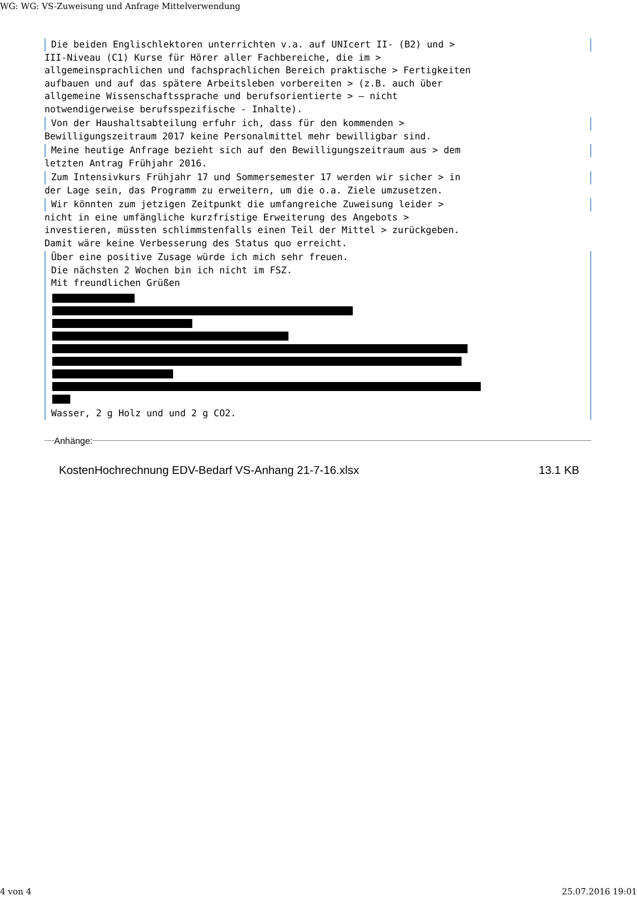WG: WG: VS-Zuweisung und Anfrage Mittelverwendung
Die beiden Englischlektoren unterrichten v.a. auf UNIcert II- (B2) und >
III-Niveau (C1) Kurse für Hörer aller Fachbereiche, die im > allgemeinsprachlichen und fachsprachlichen Bereich praktische > Fertigkeiten aufbauen und auf das spätere Arbeitsleben vorbereiten > (z.B. auch über allgemeine Wissenschaftssprache und berufsorientierte > – nicht notwendigerweise berufsspezifische - Inhalte).
Von der Haushaltsabteilung erfuhr ich, dass für den kommenden >
Bewilligungszeitraum 2017 keine Personalmittel mehr bewilligbar sind.
Meine heutige Anfrage bezieht sich auf den Bewilligungszeitraum aus > dem
letzten Antrag Frühjahr 2016.
Zum Intensivkurs Frühjahr 17 und Sommersemester 17 werden wir sicher > in
der Lage sein, das Programm zu erweitern, um die o.a. Ziele umzusetzen.
Wir könnten zum jetzigen Zeitpunkt die umfangreiche Zuweisung leider >
nicht in eine umfängliche kurzfristige Erweiterung des Angebots > investieren, müssten schlimmstenfalls einen Teil der Mittel > zurückgeben. Damit wäre keine Verbesserung des Status quo erreicht.
Über eine positive Zusage würde ich mich sehr freuen. Die nächsten 2 Wochen bin ich nicht im FSZ. Mit freundlichen Grüßen
Wasser, 2 g Holz und und 2 g CO2.
Anhänge:
KostenHochrechnung EDV-Bedarf VS-Anhang 21-7-16.xlsx 13.1 KB
4 von 4 25.07.2016 19:01